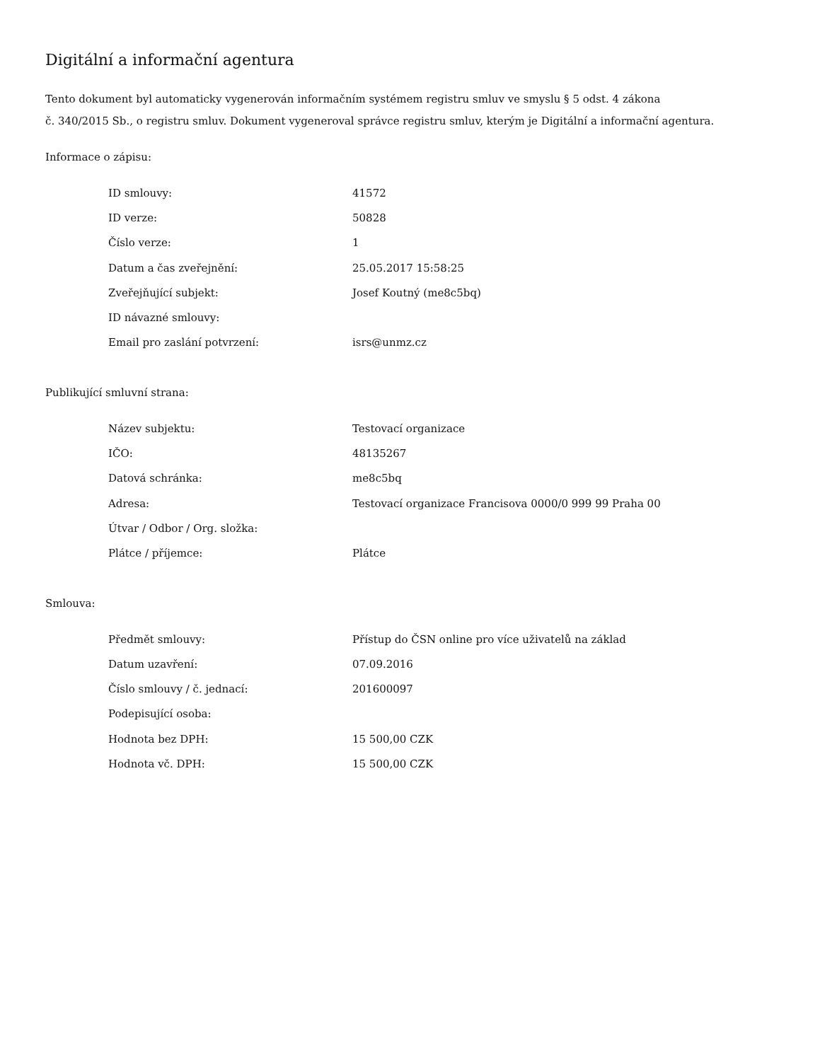Digitální a informační agentura
Tento dokument byl automaticky vygenerován informačním systémem registru smluv ve smyslu § 5 odst. 4 zákona
č. 340/2015 Sb., o registru smluv. Dokument vygeneroval správce registru smluv, kterým je Digitální a informační agentura.
Informace o zápisu:
| ID smlouvy: | 41572 |
| ID verze: | 50828 |
| Číslo verze: | 1 |
| Datum a čas zveřejnění: | 25.05.2017 15:58:25 |
| Zveřejňující subjekt: | Josef Koutný (me8c5bq) |
| ID návazné smlouvy: | |
| Email pro zaslání potvrzení: | isrs@unmz.cz |
Publikující smluvní strana:
| Název subjektu: | Testovací organizace |
| IČO: | 48135267 |
| Datová schránka: | me8c5bq |
| Adresa: | Testovací organizace Francisova 0000/0 999 99 Praha 00 |
| Útvar / Odbor / Org. složka: | |
| Plátce / příjemce: | Plátce |
Smlouva:
| Předmět smlouvy: | Přístup do ČSN online pro více uživatelů na základ |
| Datum uzavření: | 07.09.2016 |
| Číslo smlouvy / č. jednací: | 201600097 |
| Podepisující osoba: | |
| Hodnota bez DPH: | 15 500,00 CZK |
| Hodnota vč. DPH: | 15 500,00 CZK |